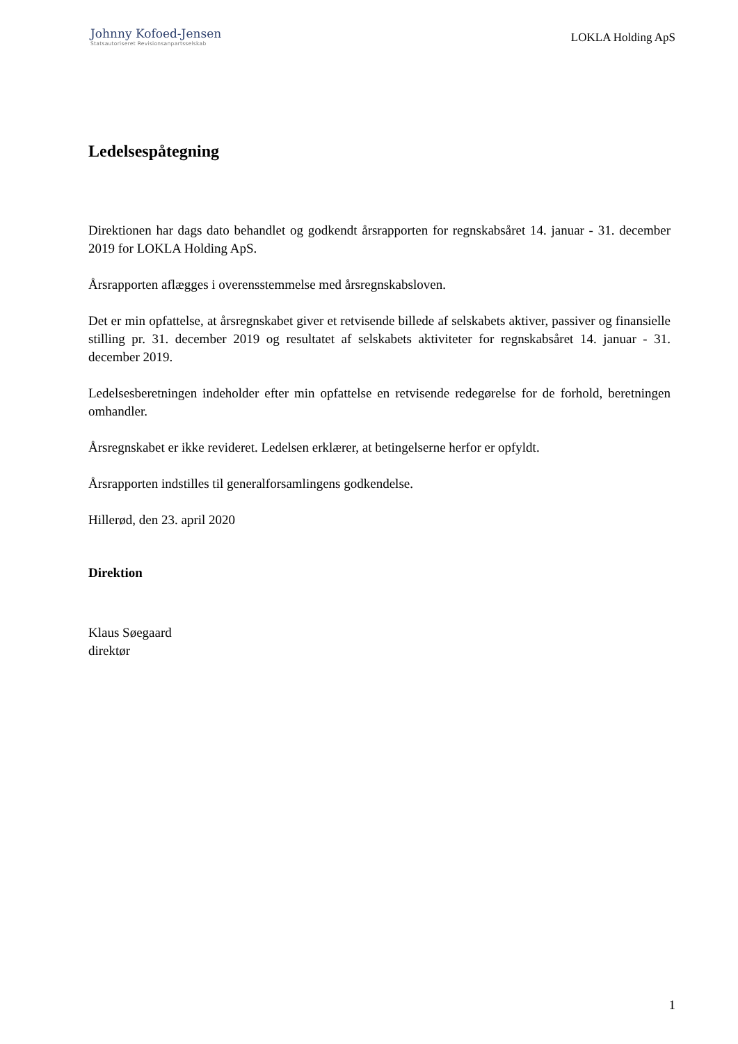Johnny Kofoed-Jensen
Statsautoriseret Revisionsanpartsselskab
LOKLA Holding ApS
Ledelsespåtegning
Direktionen har dags dato behandlet og godkendt årsrapporten for regnskabsåret 14. januar - 31. december 2019 for LOKLA Holding ApS.
Årsrapporten aflægges i overensstemmelse med årsregnskabsloven.
Det er min opfattelse, at årsregnskabet giver et retvisende billede af selskabets aktiver, passiver og finansielle stilling pr. 31. december 2019 og resultatet af selskabets aktiviteter for regnskabsåret 14. januar - 31. december 2019.
Ledelsesberetningen indeholder efter min opfattelse en retvisende redegørelse for de forhold, beretningen omhandler.
Årsregnskabet er ikke revideret. Ledelsen erklærer, at betingelserne herfor er opfyldt.
Årsrapporten indstilles til generalforsamlingens godkendelse.
Hillerød, den 23. april 2020
Direktion
Klaus Søegaard
direktør
1